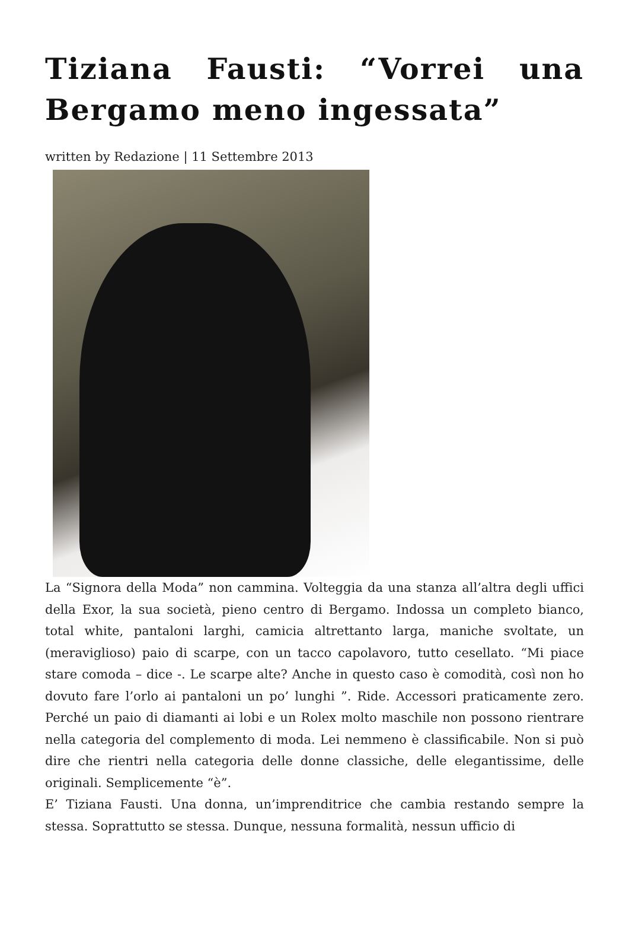Tiziana Fausti: “Vorrei una Bergamo meno ingessata”
written by Redazione | 11 Settembre 2013
La “Signora della Moda” non cammina. Volteggia da una stanza all’altra degli uffici della Exor, la sua società, pieno centro di Bergamo. Indossa un completo bianco, total white, pantaloni larghi, camicia altrettanto larga, maniche svoltate, un (meraviglioso) paio di scarpe, con un tacco capolavoro, tutto cesellato. “Mi piace stare comoda – dice -. Le scarpe alte? Anche in questo caso è comodità, così non ho dovuto fare l’orlo ai pantaloni un po’ lunghi ”. Ride. Accessori praticamente zero. Perché un paio di diamanti ai lobi e un Rolex molto maschile non possono rientrare nella categoria del complemento di moda. Lei nemmeno è classificabile. Non si può dire che rientri nella categoria delle donne classiche, delle elegantissime, delle originali. Semplicemente “è”.
E’ Tiziana Fausti. Una donna, un’imprenditrice che cambia restando sempre la stessa. Soprattutto se stessa. Dunque, nessuna formalità, nessun ufficio di